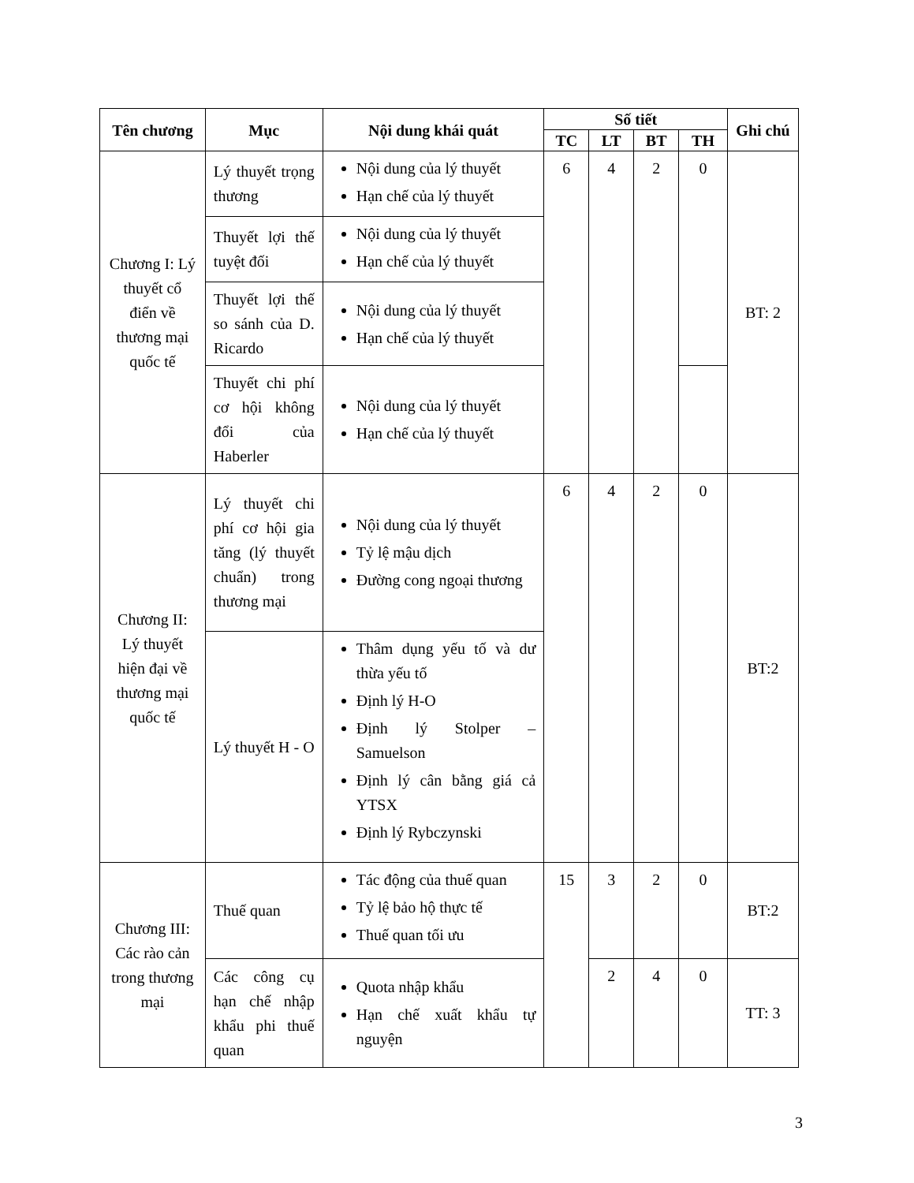| Tên chương | Mục | Nội dung khái quát | Số tiết | | | | Ghi chú |
| --- | --- | --- | --- | --- | --- | --- | --- |
| | | | TC | LT | BT | TH | |
| Chương I: Lý thuyết cổ điển về thương mại quốc tế | Lý thuyết trọng thương | Nội dung của lý thuyết Hạn chế của lý thuyết | 6 | 4 | 2 | 0 | BT: 2 |
| | Thuyết lợi thế tuyệt đối | Nội dung của lý thuyết Hạn chế của lý thuyết | | | | | |
| | Thuyết lợi thế so sánh của D. Ricardo | Nội dung của lý thuyết Hạn chế của lý thuyết | | | | | |
| | Thuyết chi phí cơ hội không đổi của Haberler | Nội dung của lý thuyết Hạn chế của lý thuyết | | | | | |
| Chương II: Lý thuyết hiện đại về thương mại quốc tế | Lý thuyết chi phí cơ hội gia tăng (lý thuyết chuẩn) trong thương mại | Nội dung của lý thuyết Tỷ lệ mậu dịch Đường cong ngoại thương | 6 | 4 | 2 | 0 | BT:2 |
| | Lý thuyết H - O | Thâm dụng yếu tố và dư thừa yếu tố Định lý H-O Định lý Stolper – Samuelson Định lý cân bằng giá cả YTSX Định lý Rybczynski | | | | | |
| Chương III: Các rào cản trong thương mại | Thuế quan | Tác động của thuế quan Tỷ lệ bảo hộ thực tế Thuế quan tối ưu | 15 | 3 | 2 | 0 | BT:2 |
| | Các công cụ hạn chế nhập khẩu phi thuế quan | Quota nhập khẩu Hạn chế xuất khẩu tự nguyện | | 2 | 4 | 0 | TT: 3 |
3